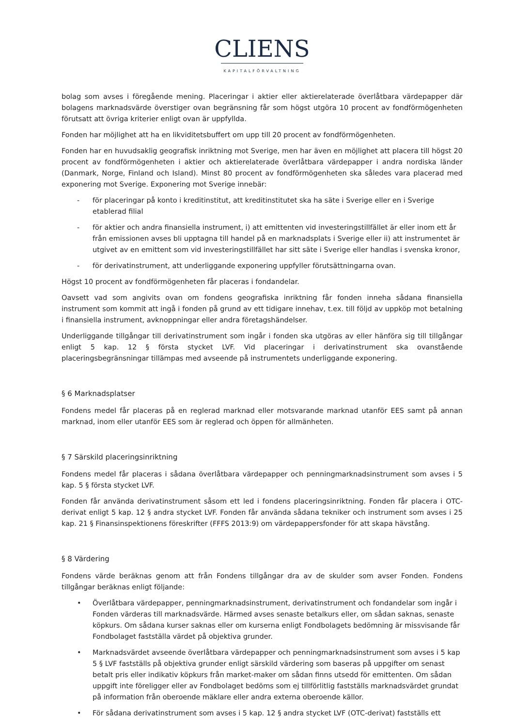CLIENS
KAPITALFÖRVALTNING
bolag som avses i föregående mening. Placeringar i aktier eller aktierelaterade överlåtbara värdepapper där bolagens marknadsvärde överstiger ovan begränsning får som högst utgöra 10 procent av fondförmögenheten förutsatt att övriga kriterier enligt ovan är uppfyllda.
Fonden har möjlighet att ha en likviditetsbuffert om upp till 20 procent av fondförmögenheten.
Fonden har en huvudsaklig geografisk inriktning mot Sverige, men har även en möjlighet att placera till högst 20 procent av fondförmögenheten i aktier och aktierelaterade överlåtbara värdepapper i andra nordiska länder (Danmark, Norge, Finland och Island). Minst 80 procent av fondförmögenheten ska således vara placerad med exponering mot Sverige. Exponering mot Sverige innebär:
- för placeringar på konto i kreditinstitut, att kreditinstitutet ska ha säte i Sverige eller en i Sverige etablerad filial
- för aktier och andra finansiella instrument, i) att emittenten vid investeringstillfället är eller inom ett år från emissionen avses bli upptagna till handel på en marknadsplats i Sverige eller ii) att instrumentet är utgivet av en emittent som vid investeringstillfället har sitt säte i Sverige eller handlas i svenska kronor,
- för derivatinstrument, att underliggande exponering uppfyller förutsättningarna ovan.
Högst 10 procent av fondförmögenheten får placeras i fondandelar.
Oavsett vad som angivits ovan om fondens geografiska inriktning får fonden inneha sådana finansiella instrument som kommit att ingå i fonden på grund av ett tidigare innehav, t.ex. till följd av uppköp mot betalning i finansiella instrument, avknoppningar eller andra företagshändelser.
Underliggande tillgångar till derivatinstrument som ingår i fonden ska utgöras av eller hänföra sig till tillgångar enligt 5 kap. 12 § första stycket LVF. Vid placeringar i derivatinstrument ska ovanstående placeringsbegränsningar tillämpas med avseende på instrumentets underliggande exponering.
§ 6 Marknadsplatser
Fondens medel får placeras på en reglerad marknad eller motsvarande marknad utanför EES samt på annan marknad, inom eller utanför EES som är reglerad och öppen för allmänheten.
§ 7 Särskild placeringsinriktning
Fondens medel får placeras i sådana överlåtbara värdepapper och penningmarknadsinstrument som avses i 5 kap. 5 § första stycket LVF.
Fonden får använda derivatinstrument såsom ett led i fondens placeringsinriktning. Fonden får placera i OTC-derivat enligt 5 kap. 12 § andra stycket LVF. Fonden får använda sådana tekniker och instrument som avses i 25 kap. 21 § Finansinspektionens föreskrifter (FFFS 2013:9) om värdepappersfonder för att skapa hävstång.
§ 8 Värdering
Fondens värde beräknas genom att från Fondens tillgångar dra av de skulder som avser Fonden. Fondens tillgångar beräknas enligt följande:
• Överlåtbara värdepapper, penningmarknadsinstrument, derivatinstrument och fondandelar som ingår i Fonden värderas till marknadsvärde. Härmed avses senaste betalkurs eller, om sådan saknas, senaste köpkurs. Om sådana kurser saknas eller om kurserna enligt Fondbolagets bedömning är missvisande får Fondbolaget fastställa värdet på objektiva grunder.
• Marknadsvärdet avseende överlåtbara värdepapper och penningmarknadsinstrument som avses i 5 kap 5 § LVF fastställs på objektiva grunder enligt särskild värdering som baseras på uppgifter om senast betalt pris eller indikativ köpkurs från market-maker om sådan finns utsedd för emittenten. Om sådan uppgift inte föreligger eller av Fondbolaget bedöms som ej tillförlitlig fastställs marknadsvärdet grundat på information från oberoende mäklare eller andra externa oberoende källor.
• För sådana derivatinstrument som avses i 5 kap. 12 § andra stycket LVF (OTC-derivat) fastställs ett